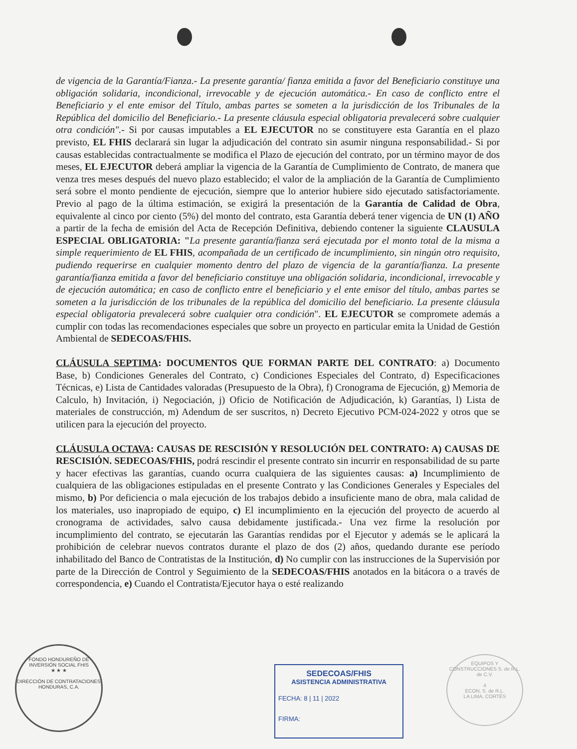de vigencia de la Garantía/Fianza.- La presente garantía/ fianza emitida a favor del Beneficiario constituye una obligación solidaria, incondicional, irrevocable y de ejecución automática.- En caso de conflicto entre el Beneficiario y el ente emisor del Título, ambas partes se someten a la jurisdicción de los Tribunales de la República del domicilio del Beneficiario.- La presente cláusula especial obligatoria prevalecerá sobre cualquier otra condición".- Si por causas imputables a EL EJECUTOR no se constituyere esta Garantía en el plazo previsto, EL FHIS declarará sin lugar la adjudicación del contrato sin asumir ninguna responsabilidad.- Si por causas establecidas contractualmente se modifica el Plazo de ejecución del contrato, por un término mayor de dos meses, EL EJECUTOR deberá ampliar la vigencia de la Garantía de Cumplimiento de Contrato, de manera que venza tres meses después del nuevo plazo establecido; el valor de la ampliación de la Garantía de Cumplimiento será sobre el monto pendiente de ejecución, siempre que lo anterior hubiere sido ejecutado satisfactoriamente. Previo al pago de la última estimación, se exigirá la presentación de la Garantía de Calidad de Obra, equivalente al cinco por ciento (5%) del monto del contrato, esta Garantía deberá tener vigencia de UN (1) AÑO a partir de la fecha de emisión del Acta de Recepción Definitiva, debiendo contener la siguiente CLAUSULA ESPECIAL OBLIGATORIA: "La presente garantía/fianza será ejecutada por el monto total de la misma a simple requerimiento de EL FHIS, acompañada de un certificado de incumplimiento, sin ningún otro requisito, pudiendo requerirse en cualquier momento dentro del plazo de vigencia de la garantía/fianza. La presente garantía/fianza emitida a favor del beneficiario constituye una obligación solidaria, incondicional, irrevocable y de ejecución automática; en caso de conflicto entre el beneficiario y el ente emisor del título, ambas partes se someten a la jurisdicción de los tribunales de la república del domicilio del beneficiario. La presente cláusula especial obligatoria prevalecerá sobre cualquier otra condición". EL EJECUTOR se compromete además a cumplir con todas las recomendaciones especiales que sobre un proyecto en particular emita la Unidad de Gestión Ambiental de SEDECOAS/FHIS.
CLÁUSULA SEPTIMA: DOCUMENTOS QUE FORMAN PARTE DEL CONTRATO: a) Documento Base, b) Condiciones Generales del Contrato, c) Condiciones Especiales del Contrato, d) Especificaciones Técnicas, e) Lista de Cantidades valoradas (Presupuesto de la Obra), f) Cronograma de Ejecución, g) Memoria de Calculo, h) Invitación, i) Negociación, j) Oficio de Notificación de Adjudicación, k) Garantías, l) Lista de materiales de construcción, m) Adendum de ser suscritos, n) Decreto Ejecutivo PCM-024-2022 y otros que se utilicen para la ejecución del proyecto.
CLÁUSULA OCTAVA: CAUSAS DE RESCISIÓN Y RESOLUCIÓN DEL CONTRATO: A) CAUSAS DE RESCISIÓN. SEDECOAS/FHIS, podrá rescindir el presente contrato sin incurrir en responsabilidad de su parte y hacer efectivas las garantías, cuando ocurra cualquiera de las siguientes causas: a) Incumplimiento de cualquiera de las obligaciones estipuladas en el presente Contrato y las Condiciones Generales y Especiales del mismo, b) Por deficiencia o mala ejecución de los trabajos debido a insuficiente mano de obra, mala calidad de los materiales, uso inapropiado de equipo, c) El incumplimiento en la ejecución del proyecto de acuerdo al cronograma de actividades, salvo causa debidamente justificada.- Una vez firme la resolución por incumplimiento del contrato, se ejecutarán las Garantías rendidas por el Ejecutor y además se le aplicará la prohibición de celebrar nuevos contratos durante el plazo de dos (2) años, quedando durante ese período inhabilitado del Banco de Contratistas de la Institución, d) No cumplir con las instrucciones de la Supervisión por parte de la Dirección de Control y Seguimiento de la SEDECOAS/FHIS anotados en la bitácora o a través de correspondencia, e) Cuando el Contratista/Ejecutor haya o esté realizando
FONDO HONDUREÑO DE INVERSIÓN SOCIAL FHIS
★ ★ ★
DIRECCIÓN DE CONTRATACIONES
HONDURAS, C.A.
SEDECOAS/FHIS
ASISTENCIA ADMINISTRATIVA
FECHA: 8 | 11 | 2022
FIRMA:
EQUIPOS Y CONSTRUCCIONES S. de R.L. de C.V.
4
ECON, S. de R.L.
LA LIMA, CORTÉS